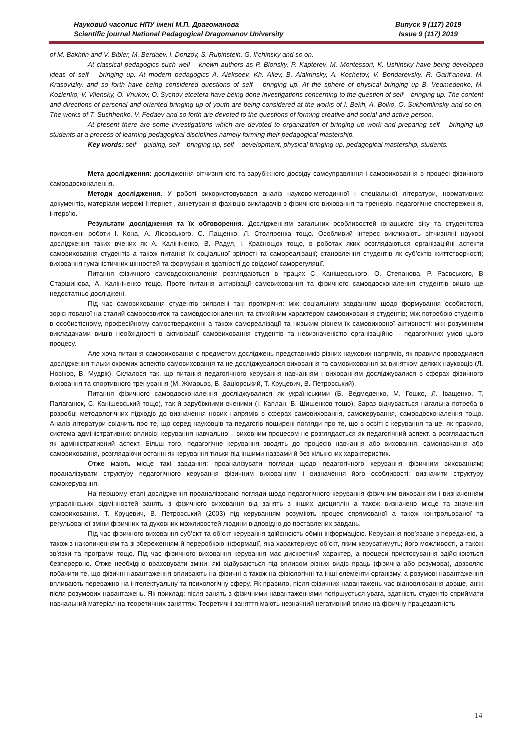Науковий часопис НПУ імені М.П. Драгоманова
Scientific journal National Pedagogical Dragomanov University
Випуск 9 (117) 2019
Issue 9 (117) 2019
of M. Bakhtin and V. Bibler, M. Berdaev, I. Donzov, S. Rubinstein, G. Il’chinsky and so on.
At classical pedagogics such well – known authors as P. Blonsky, P. Kapterev, M. Montessori, K. Ushinsky have being developed ideas of self – bringing up. At modern pedagogics A. Alekseev, Kh. Aliev, B. Alakrinsky, A. Kochetov, V. Bondarevsky, R. Garif’anova, M. Krasovizky, and so forth have being considered questions of self – bringing up. At the sphere of physical bringing up B. Vedmedenko, M. Kozlenko, V. Vilensky, O. Vnukov, O. Sychov etcetera have being done investigations concerning to the question of self – bringing up. The content and directions of personal and oriented bringing up of youth are being considered at the works of I. Bekh, A. Boiko, O. Sukhomlinsky and so on. The works of T. Sushhenko, V. Fedaev and so forth are devoted to the questions of forming creative and social and active person.
At present there are some investigations which are devoted to organization of bringing up work and preparing self – bringing up students at a process of learning pedagogical disciplines namely forming their pedagogical mastership.
Key words: self – guiding, self – bringing up, self – development, physical bringing up, pedagogical mastership, students.
Мета дослідження: дослідження вітчизняного та зарубіжного досвіду самоуправління і самовиховання в процесі фізичного самовдосконалення.
Методи дослідження. У роботі використовувався аналіз науково-методичної і спеціальної літератури, нормативних документів, матеріали мережі Інтернет , анкетування фахівців викладачів з фізичного виховання та тренерів, педагогічне спостереження, інтерв’ю.
Результати дослідження та їх обговорення. Дослідженням загальних особливостей юнацького віку та студентства присвячені роботи І. Кона, А. Лісовського, С. Пащенко, Л. Столяренка тощо. Особливий інтерес викликають вітчизняні наукові дослідження таких вчених як А. Калініченко, В. Радул, І. Краснощок тощо, в роботах яких розглядаються організаційні аспекти самовиховання студентів а також питання їх соціальної зрілості та самореалізації; становлення студентів як суб’єктів життєтворчості; виховання гуманістичних цінностей та формування здатності до свідомої саморегуляції.
Питання фізичного самовдосконалення розглядаються в працях С. Канішевського. О. Степанова, Р. Раєвського, В Старшинова, А. Калініченко тощо. Проте питання активізації самовиховання та фізичного самовдосконалення студентів вишів ще недостатньо досліджені.
Під час самовиховання студентів виявлені такі протиріччя: між соціальним завданням щодо формування особистості, зорієнтованої на сталий саморозвиток та самовдосконалення, та стихійним характером самовиховання студентів; між потребою студентів в особистісному, професійному самоствердженні а також самореалізації та низьким рівнем їх самовиховної активності; між розумінням викладачами вишів необхідності в активізації самовиховання студентів та невизначеністю організаційно – педагогічних умов цього процесу.
Але хоча питання самовиховання є предметом досліджень представників різних наукових напрямів, як правило проводилися дослідження тільки окремих аспектів самовиховання та не досліджувалося виховання та самовиховання за винятком деяких науковців (Л. Новіков, В. Мудрік). Склалося так, що питання педагогічного керування навчанням і вихованням досліджувалися в сферах фізичного виховання та спортивного тренування (М. Жмарьов, В. Заціорський, Т. Круцевич, В. Петровський).
Питання фізичного самовдосконалення досліджувалися як українськими (Б. Ведмеденко, М. Гошко, Л. Іващенко, Т. Палаганюк, С. Канішевський тощо), так й зарубіжними вченими (І. Каплан, В. Шишенков тощо). Зараз відчувається нагальна потреба в розробці методологічних підходів до визначення нових напрямів в сферах самовиховання, самокерування, самовдосконалення тощо. Аналіз літератури свідчить про те, що серед науковців та педагогів поширені погляди про те, що в освіті є керування та це, як правило, система адміністративних впливів; керування навчально – виховним процесом не розглядається як педагогічний аспект, а розглядається як адміністративний аспект. Більш того, педагогічне керування зводять до процесів навчання або виховання, самонавчання або самовиховання, розглядаючи останні як керування тільки під іншими назвами й без кількісних характеристик.
Отже мають місце такі завдання: проаналізувати погляди щодо педагогічного керування фізичним вихованням; проаналізувати структуру педагогічного керування фізичним вихованням і визначення його особливості; визначити структуру самокерування.
На першому етапі дослідження проаналізовано погляди щодо педагогічного керування фізичним вихованням і визначенням управлінських відмінностей занять з фізичного виховання від занять з інших дисциплін а також визначено місце та значення самовиховання. Т. Круцевич, В. Петровський (2003) під керуванням розуміють процес спрямованої а також контрольованої та регульованої зміни фізичних та духовних можливостей людини відповідно до поставлених завдань.
Під час фізичного виховання суб’єкт та об’єкт керування здійснюють обмін інформацією. Керування пов’язане з передачею, а також з накопиченням та зі збереженням й переробкою інформації, яка характеризує об’єкт, яким керуватимуть; його можливості, а також зв’язки та програми тощо. Під час фізичного виховання керування має дискретний характер, а процеси пристосування здійснюються безперервно. Отже необхідно враховувати зміни, які відбуваються під впливом різних видів праць (фізична або розумова), дозволяє побачити те, що фізичні навантаження впливають на фізичні а також на фізіологічні та інші елементи організму, а розумові навантаження впливають переважно на інтелектуальну та психологічну сферу. Як правило, після фізичних навантажень час відновлювання довше, аніж після розумових навантажень. Як приклад: після занять з фізичними навантаженнями погіршується увага, здатність студентів сприймати навчальний матеріал на теоретичних заняттях. Теоретичні заняття мають незначний негативний вплив на фізичну працездатність
14